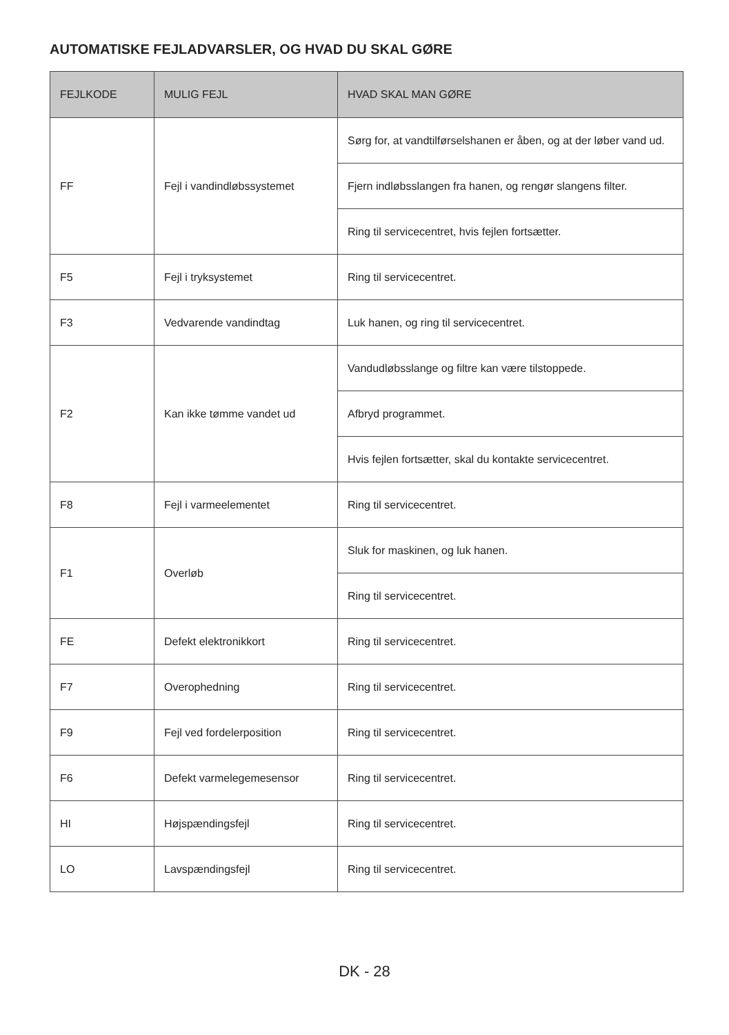AUTOMATISKE FEJLADVARSLER, OG HVAD DU SKAL GØRE
| FEJLKODE | MULIG FEJL | HVAD SKAL MAN GØRE |
| --- | --- | --- |
| FF | Fejl i vandindløbssystemet | Sørg for, at vandtilførselshanen er åben, og at der løber vand ud. |
| | | Fjern indløbsslangen fra hanen, og rengør slangens filter. |
| | | Ring til servicecentret, hvis fejlen fortsætter. |
| F5 | Fejl i tryksystemet | Ring til servicecentret. |
| F3 | Vedvarende vandindtag | Luk hanen, og ring til servicecentret. |
| F2 | Kan ikke tømme vandet ud | Vandudløbsslange og filtre kan være tilstoppede. |
| | | Afbryd programmet. |
| | | Hvis fejlen fortsætter, skal du kontakte servicecentret. |
| F8 | Fejl i varmeelementet | Ring til servicecentret. |
| F1 | Overløb | Sluk for maskinen, og luk hanen. |
| | | Ring til servicecentret. |
| FE | Defekt elektronikkort | Ring til servicecentret. |
| F7 | Overophedning | Ring til servicecentret. |
| F9 | Fejl ved fordelerposition | Ring til servicecentret. |
| F6 | Defekt varmelegemesensor | Ring til servicecentret. |
| HI | Højspændingsfejl | Ring til servicecentret. |
| LO | Lavspændingsfejl | Ring til servicecentret. |
DK - 28